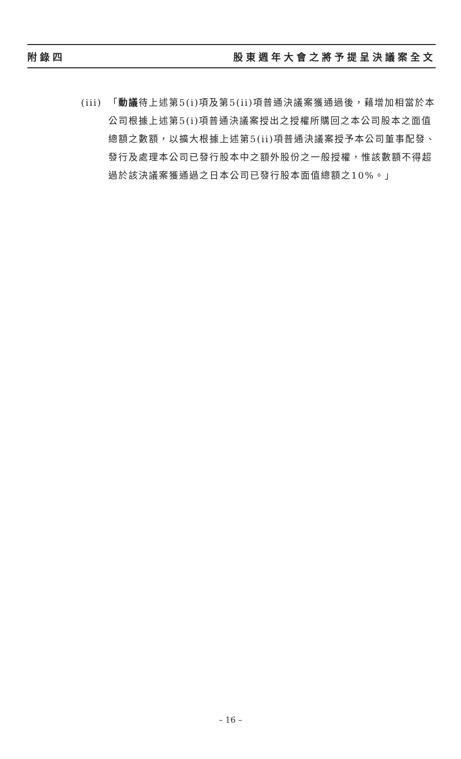附錄四 股東週年大會之將予提呈決議案全文
(iii)
「動議待上述第5(i)項及第5(ii)項普通決議案獲通過後，藉增加相當於本公司根據上述第5(i)項普通決議案授出之授權所購回之本公司股本之面值總額之數額，以擴大根據上述第5(ii)項普通決議案授予本公司董事配發、發行及處理本公司已發行股本中之額外股份之一般授權，惟該數額不得超過於該決議案獲通過之日本公司已發行股本面值總額之10%。」
– 16 –